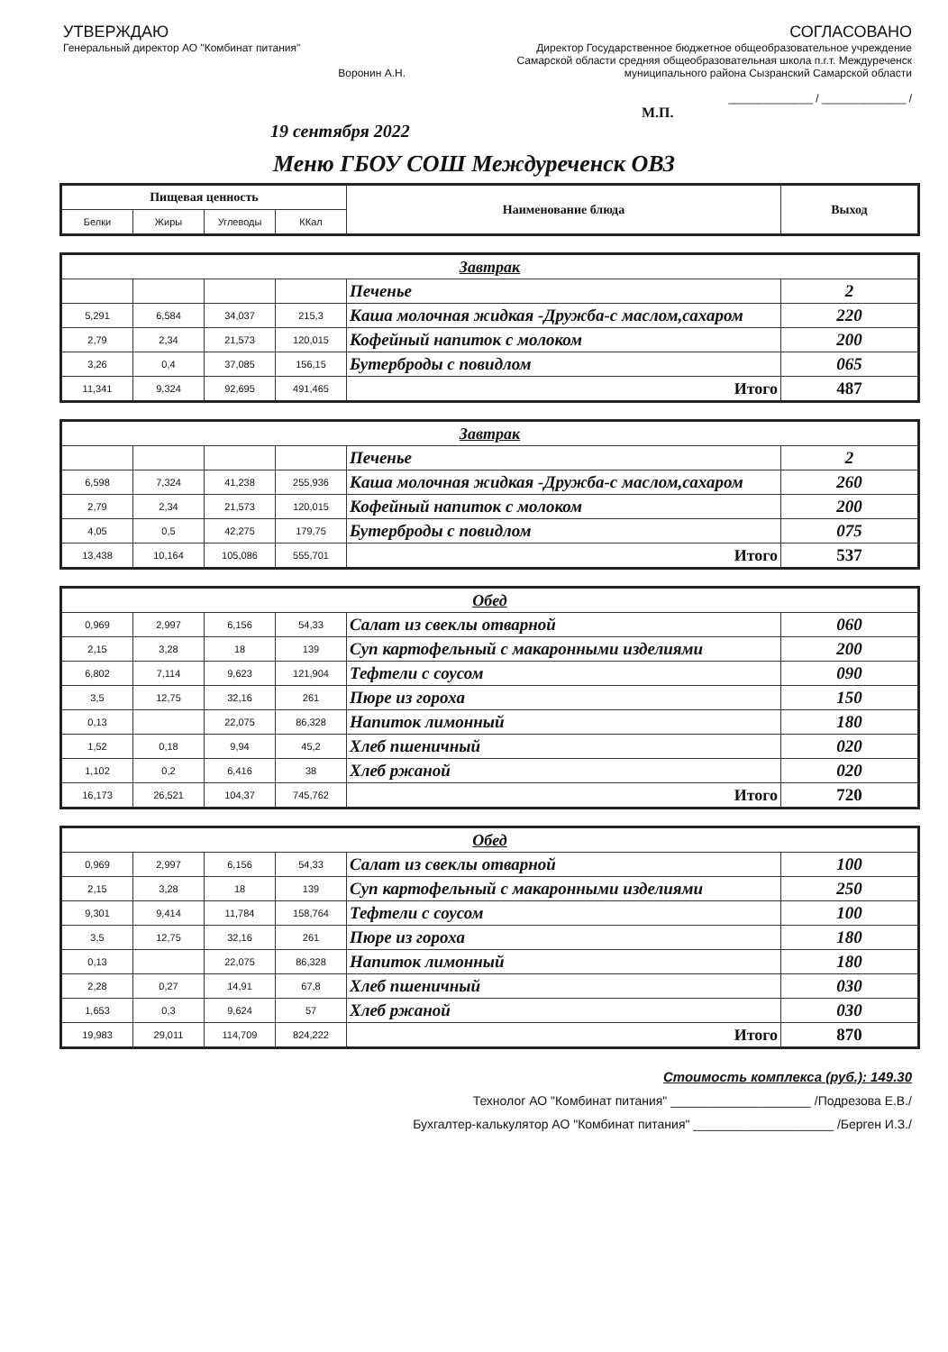УТВЕРЖДАЮ
Генеральный директор АО "Комбинат питания"
Воронин А.Н.
СОГЛАСОВАНО
Директор Государственное бюджетное общеобразовательное учреждение
Самарской области средняя общеобразовательная школа п.г.т. Междуреченск
муниципального района Сызранский Самарской области
______________ / ______________ /
М.П.
19 сентября 2022
Меню ГБОУ СОШ Междуреченск ОВЗ
| Пищевая ценность | | | | Наименование блюда | Выход |
| --- | --- | --- | --- | --- | --- |
| Белки | Жиры | Углеводы | ККал | | |
| Завтрак | | | | | |
| | | | | Печенье | 2 |
| 5,291 | 6,584 | 34,037 | 215,3 | Каша молочная жидкая -Дружба-с маслом,сахаром | 220 |
| 2,79 | 2,34 | 21,573 | 120,015 | Кофейный напиток с молоком | 200 |
| 3,26 | 0,4 | 37,085 | 156,15 | Бутерброды с повидлом | 065 |
| 11,341 | 9,324 | 92,695 | 491,465 | Итого | 487 |
| Завтрак | | | | | |
| | | | | Печенье | 2 |
| 6,598 | 7,324 | 41,238 | 255,936 | Каша молочная жидкая -Дружба-с маслом,сахаром | 260 |
| 2,79 | 2,34 | 21,573 | 120,015 | Кофейный напиток с молоком | 200 |
| 4,05 | 0,5 | 42,275 | 179,75 | Бутерброды с повидлом | 075 |
| 13,438 | 10,164 | 105,086 | 555,701 | Итого | 537 |
| Обед | | | | | |
| 0,969 | 2,997 | 6,156 | 54,33 | Салат из свеклы отварной | 060 |
| 2,15 | 3,28 | 18 | 139 | Суп картофельный с макаронными изделиями | 200 |
| 6,802 | 7,114 | 9,623 | 121,904 | Тефтели с соусом | 090 |
| 3,5 | 12,75 | 32,16 | 261 | Пюре из гороха | 150 |
| 0,13 | | 22,075 | 86,328 | Напиток лимонный | 180 |
| 1,52 | 0,18 | 9,94 | 45,2 | Хлеб пшеничный | 020 |
| 1,102 | 0,2 | 6,416 | 38 | Хлеб ржаной | 020 |
| 16,173 | 26,521 | 104,37 | 745,762 | Итого | 720 |
| Обед | | | | | |
| 0,969 | 2,997 | 6,156 | 54,33 | Салат из свеклы отварной | 100 |
| 2,15 | 3,28 | 18 | 139 | Суп картофельный с макаронными изделиями | 250 |
| 9,301 | 9,414 | 11,784 | 158,764 | Тефтели с соусом | 100 |
| 3,5 | 12,75 | 32,16 | 261 | Пюре из гороха | 180 |
| 0,13 | | 22,075 | 86,328 | Напиток лимонный | 180 |
| 2,28 | 0,27 | 14,91 | 67,8 | Хлеб пшеничный | 030 |
| 1,653 | 0,3 | 9,624 | 57 | Хлеб ржаной | 030 |
| 19,983 | 29,011 | 114,709 | 824,222 | Итого | 870 |
Стоимость комплекса (руб.): 149.30
Технолог АО "Комбинат питания" ____________________ /Подрезова Е.В./
Бухгалтер-калькулятор АО "Комбинат питания" ____________________ /Берген И.З./